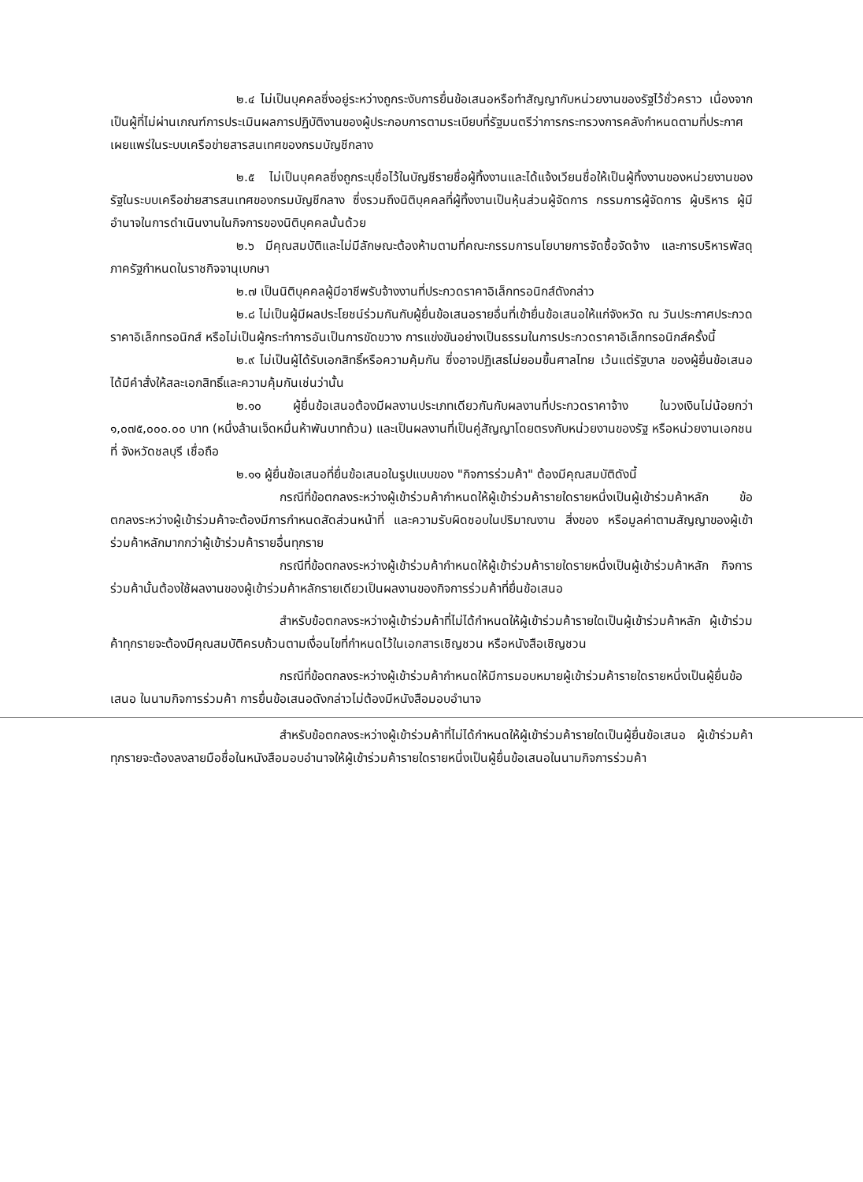๒.๔ ไม่เป็นบุคคลซึ่งอยู่ระหว่างถูกระงับการยื่นข้อเสนอหรือทำสัญญากับหน่วยงานของรัฐไว้ชั่วคราว เนื่องจากเป็นผู้ที่ไม่ผ่านเกณฑ์การประเมินผลการปฏิบัติงานของผู้ประกอบการตามระเบียบที่รัฐมนตรีว่าการกระทรวงการคลังกำหนดตามที่ประกาศเผยแพร่ในระบบเครือข่ายสารสนเทศของกรมบัญชีกลาง
๒.๕ ไม่เป็นบุคคลซึ่งถูกระบุชื่อไว้ในบัญชีรายชื่อผู้ทิ้งงานและได้แจ้งเวียนชื่อให้เป็นผู้ทิ้งงานของหน่วยงานของรัฐในระบบเครือข่ายสารสนเทศของกรมบัญชีกลาง ซึ่งรวมถึงนิติบุคคลที่ผู้ทิ้งงานเป็นหุ้นส่วนผู้จัดการ กรรมการผู้จัดการ ผู้บริหาร ผู้มีอำนาจในการดำเนินงานในกิจการของนิติบุคคลนั้นด้วย
๒.๖ มีคุณสมบัติและไม่มีลักษณะต้องห้ามตามที่คณะกรรมการนโยบายการจัดซื้อจัดจ้าง และการบริหารพัสดุภาครัฐกำหนดในราชกิจจานุเบกษา
๒.๗ เป็นนิติบุคคลผู้มีอาชีพรับจ้างงานที่ประกวดราคาอิเล็กทรอนิกส์ดังกล่าว
๒.๘ ไม่เป็นผู้มีผลประโยชน์ร่วมกันกับผู้ยื่นข้อเสนอรายอื่นที่เข้ายื่นข้อเสนอให้แก่จังหวัด ณ วันประกาศประกวดราคาอิเล็กทรอนิกส์ หรือไม่เป็นผู้กระทำการอันเป็นการขัดขวาง การแข่งขันอย่างเป็นธรรมในการประกวดราคาอิเล็กทรอนิกส์ครั้งนี้
๒.๙ ไม่เป็นผู้ได้รับเอกสิทธิ์หรือความคุ้มกัน ซึ่งอาจปฏิเสธไม่ยอมขึ้นศาลไทย เว้นแต่รัฐบาล ของผู้ยื่นข้อเสนอได้มีคำสั่งให้สละเอกสิทธิ์และความคุ้มกันเช่นว่านั้น
๒.๑๐ ผู้ยื่นข้อเสนอต้องมีผลงานประเภทเดียวกันกับผลงานที่ประกวดราคาจ้าง ในวงเงินไม่น้อยกว่า ๑,๐๗๕,๐๐๐.๐๐ บาท (หนึ่งล้านเจ็ดหมื่นห้าพันบาทถ้วน) และเป็นผลงานที่เป็นคู่สัญญาโดยตรงกับหน่วยงานของรัฐ หรือหน่วยงานเอกชนที่ จังหวัดชลบุรี เชื่อถือ
๒.๑๑ ผู้ยื่นข้อเสนอที่ยื่นข้อเสนอในรูปแบบของ "กิจการร่วมค้า" ต้องมีคุณสมบัติดังนี้
กรณีที่ข้อตกลงระหว่างผู้เข้าร่วมค้ากำหนดให้ผู้เข้าร่วมค้ารายใดรายหนึ่งเป็นผู้เข้าร่วมค้าหลัก ข้อตกลงระหว่างผู้เข้าร่วมค้าจะต้องมีการกำหนดสัดส่วนหน้าที่ และความรับผิดชอบในปริมาณงาน สิ่งของ หรือมูลค่าตามสัญญาของผู้เข้าร่วมค้าหลักมากกว่าผู้เข้าร่วมค้ารายอื่นทุกราย
กรณีที่ข้อตกลงระหว่างผู้เข้าร่วมค้ากำหนดให้ผู้เข้าร่วมค้ารายใดรายหนึ่งเป็นผู้เข้าร่วมค้าหลัก กิจการร่วมค้านั้นต้องใช้ผลงานของผู้เข้าร่วมค้าหลักรายเดียวเป็นผลงานของกิจการร่วมค้าที่ยื่นข้อเสนอ
สำหรับข้อตกลงระหว่างผู้เข้าร่วมค้าที่ไม่ได้กำหนดให้ผู้เข้าร่วมค้ารายใดเป็นผู้เข้าร่วมค้าหลัก ผู้เข้าร่วมค้าทุกรายจะต้องมีคุณสมบัติครบถ้วนตามเงื่อนไขที่กำหนดไว้ในเอกสารเชิญชวน หรือหนังสือเชิญชวน
กรณีที่ข้อตกลงระหว่างผู้เข้าร่วมค้ากำหนดให้มีการมอบหมายผู้เข้าร่วมค้ารายใดรายหนึ่งเป็นผู้ยื่นข้อเสนอ ในนามกิจการร่วมค้า การยื่นข้อเสนอดังกล่าวไม่ต้องมีหนังสือมอบอำนาจ
สำหรับข้อตกลงระหว่างผู้เข้าร่วมค้าที่ไม่ได้กำหนดให้ผู้เข้าร่วมค้ารายใดเป็นผู้ยื่นข้อเสนอ ผู้เข้าร่วมค้าทุกรายจะต้องลงลายมือชื่อในหนังสือมอบอำนาจให้ผู้เข้าร่วมค้ารายใดรายหนึ่งเป็นผู้ยื่นข้อเสนอในนามกิจการร่วมค้า